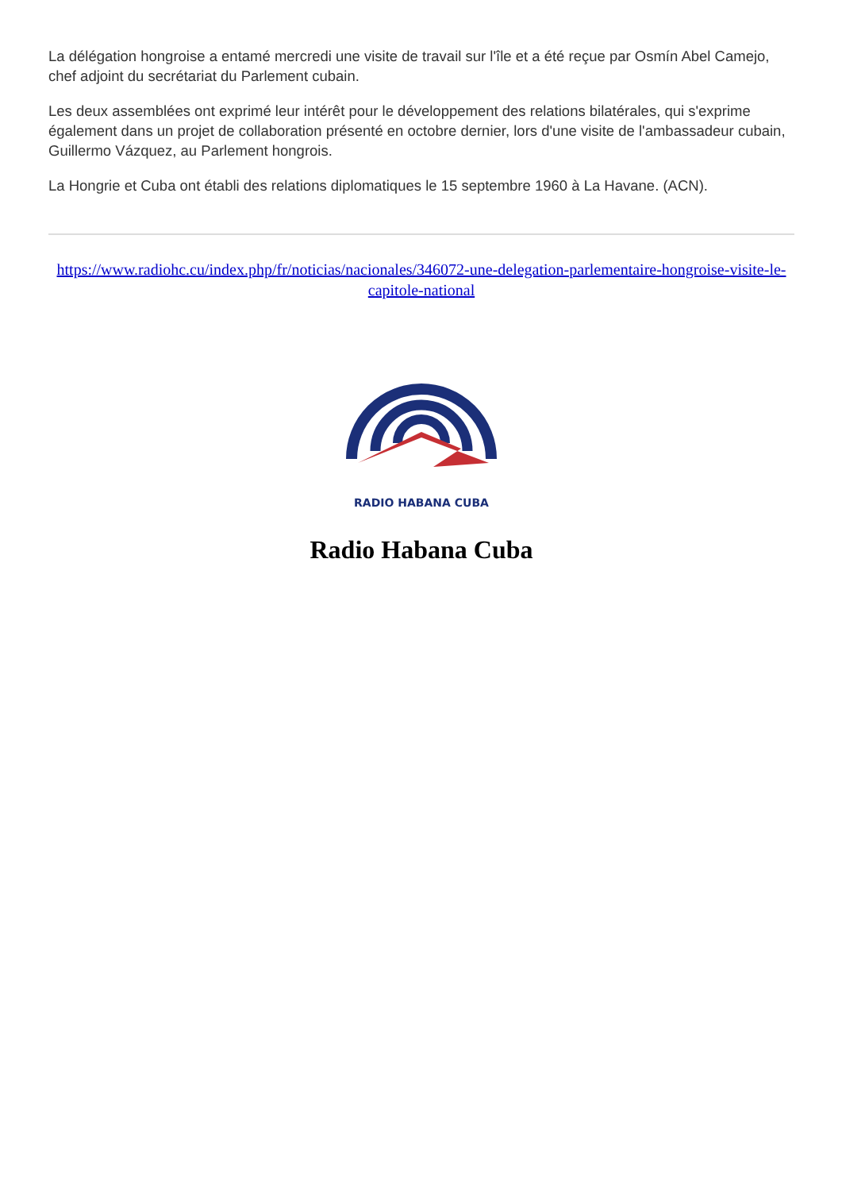La délégation hongroise a entamé mercredi une visite de travail sur l'île et a été reçue par Osmín Abel Camejo, chef adjoint du secrétariat du Parlement cubain.
Les deux assemblées ont exprimé leur intérêt pour le développement des relations bilatérales, qui s'exprime également dans un projet de collaboration présenté en octobre dernier, lors d'une visite de l'ambassadeur cubain, Guillermo Vázquez, au Parlement hongrois.
La Hongrie et Cuba ont établi des relations diplomatiques le 15 septembre 1960 à La Havane. (ACN).
https://www.radiohc.cu/index.php/fr/noticias/nacionales/346072-une-delegation-parlementaire-hongroise-visite-le-capitole-national
RADIO HABANA CUBA
Radio Habana Cuba